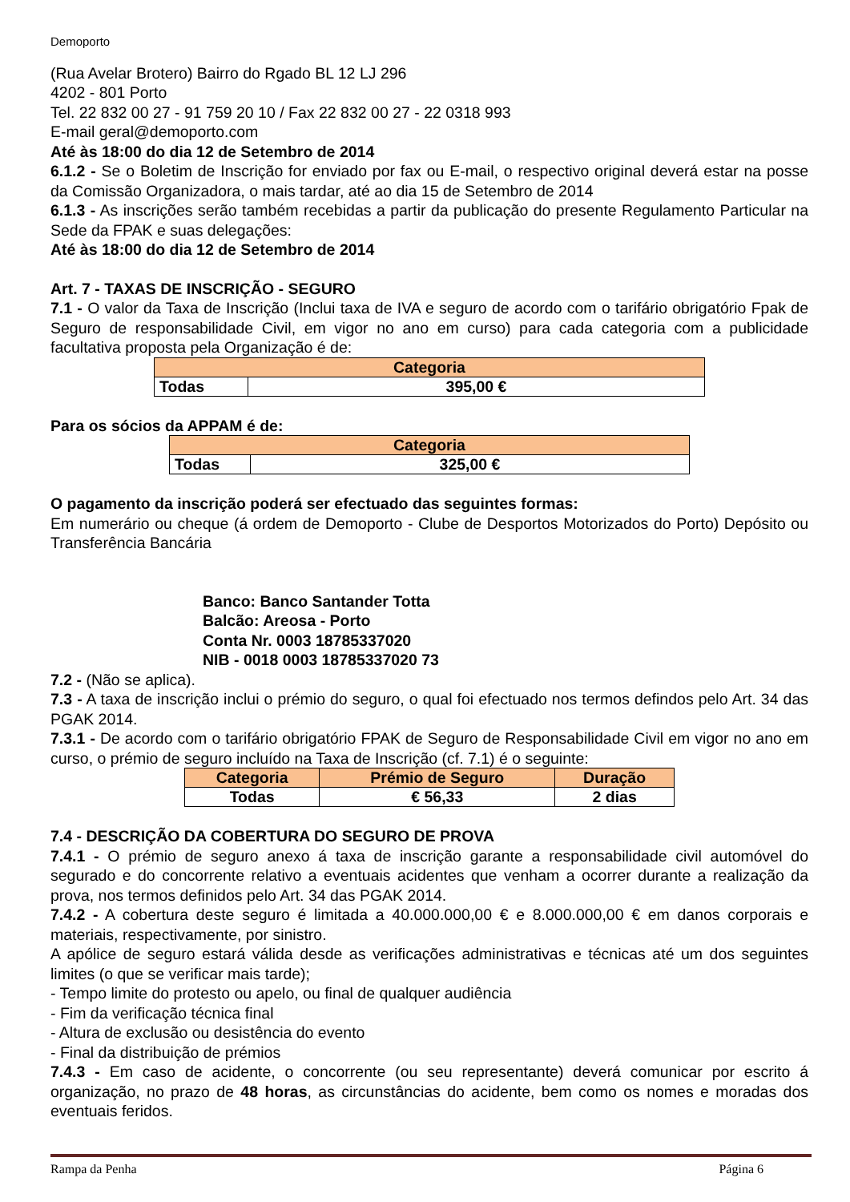Demoporto
(Rua Avelar Brotero) Bairro do Rgado BL 12 LJ 296
4202 - 801 Porto
Tel. 22 832 00 27 - 91 759 20 10 / Fax 22 832 00 27 - 22 0318 993
E-mail geral@demoporto.com
Até às 18:00 do dia 12 de Setembro de 2014
6.1.2 - Se o Boletim de Inscrição for enviado por fax ou E-mail, o respectivo original deverá estar na posse da Comissão Organizadora, o mais tardar, até ao dia 15 de Setembro de 2014
6.1.3 - As inscrições serão também recebidas a partir da publicação do presente Regulamento Particular na Sede da FPAK e suas delegações:
Até às 18:00 do dia 12 de Setembro de 2014
Art. 7 - TAXAS DE INSCRIÇÃO - SEGURO
7.1 - O valor da Taxa de Inscrição (Inclui taxa de IVA e seguro de acordo com o tarifário obrigatório Fpak de Seguro de responsabilidade Civil, em vigor no ano em curso) para cada categoria com a publicidade facultativa proposta pela Organização é de:
| Categoria | |
| --- | --- |
| Todas | 395,00 € |
Para os sócios da APPAM é de:
| Categoria | |
| --- | --- |
| Todas | 325,00 € |
O pagamento da inscrição poderá ser efectuado das seguintes formas:
Em numerário ou cheque (á ordem de Demoporto - Clube de Desportos Motorizados do Porto) Depósito ou Transferência Bancária
Banco: Banco Santander Totta
Balcão: Areosa - Porto
Conta Nr. 0003 18785337020
NIB - 0018 0003 18785337020 73
7.2 - (Não se aplica).
7.3 - A taxa de inscrição inclui o prémio do seguro, o qual foi efectuado nos termos defindos pelo Art. 34 das PGAK 2014.
7.3.1 - De acordo com o tarifário obrigatório FPAK de Seguro de Responsabilidade Civil em vigor no ano em curso, o prémio de seguro incluído na Taxa de Inscrição (cf. 7.1) é o seguinte:
| Categoria | Prémio de Seguro | Duração |
| --- | --- | --- |
| Todas | € 56,33 | 2 dias |
7.4 - DESCRIÇÃO DA COBERTURA DO SEGURO DE PROVA
7.4.1 - O prémio de seguro anexo á taxa de inscrição garante a responsabilidade civil automóvel do segurado e do concorrente relativo a eventuais acidentes que venham a ocorrer durante a realização da prova, nos termos definidos pelo Art. 34 das PGAK 2014.
7.4.2 - A cobertura deste seguro é limitada a 40.000.000,00 € e 8.000.000,00 € em danos corporais e materiais, respectivamente, por sinistro.
A apólice de seguro estará válida desde as verificações administrativas e técnicas até um dos seguintes limites (o que se verificar mais tarde);
- Tempo limite do protesto ou apelo, ou final de qualquer audiência
- Fim da verificação técnica final
- Altura de exclusão ou desistência do evento
- Final da distribuição de prémios
7.4.3 - Em caso de acidente, o concorrente (ou seu representante) deverá comunicar por escrito á organização, no prazo de 48 horas, as circunstâncias do acidente, bem como os nomes e moradas dos eventuais feridos.
Rampa da Penha Página 6